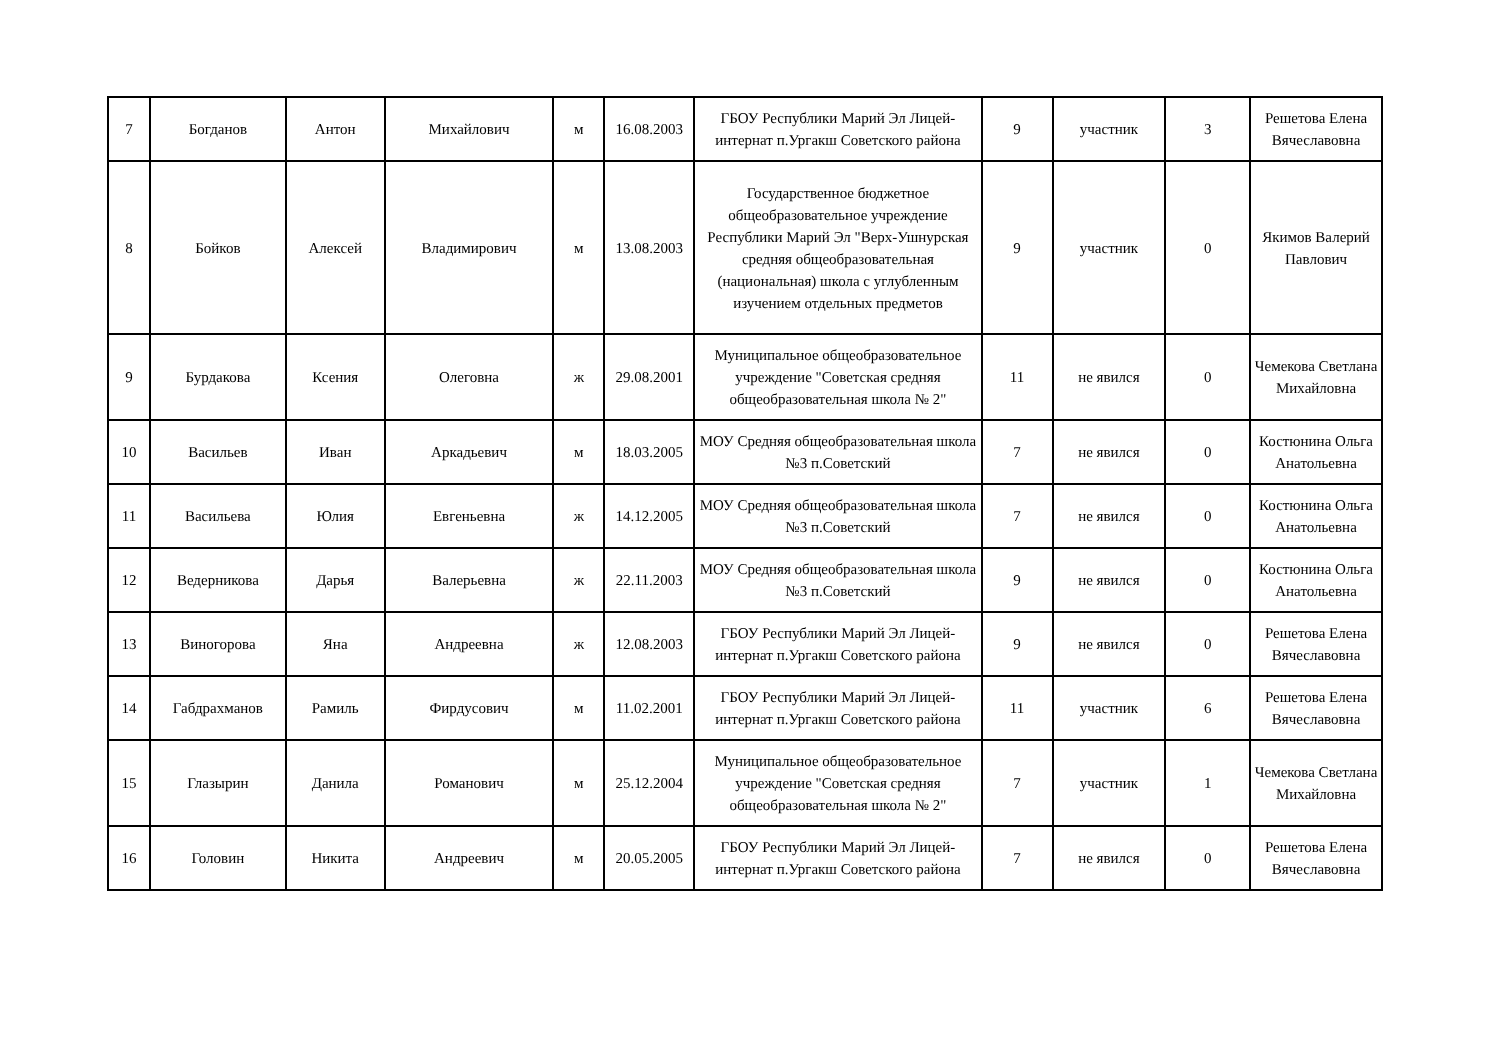| 7 | Богданов | Антон | Михайлович | м | 16.08.2003 | ГБОУ Республики Марий Эл Лицей-интернат п.Ургакш Советского района | 9 | участник | 3 | Решетова Елена Вячеславовна |
| 8 | Бойков | Алексей | Владимирович | м | 13.08.2003 | Государственное бюджетное общеобразовательное учреждение Республики Марий Эл "Верх-Ушнурская средняя общеобразовательная (национальная) школа с углубленным изучением отдельных предметов | 9 | участник | 0 | Якимов Валерий Павлович |
| 9 | Бурдакова | Ксения | Олеговна | ж | 29.08.2001 | Муниципальное общеобразовательное учреждение "Советская средняя общеобразовательная школа № 2" | 11 | не явился | 0 | Чемекова Светлана Михайловна |
| 10 | Васильев | Иван | Аркадьевич | м | 18.03.2005 | МОУ Средняя общеобразовательная школа №3 п.Советский | 7 | не явился | 0 | Костюнина Ольга Анатольевна |
| 11 | Васильева | Юлия | Евгеньевна | ж | 14.12.2005 | МОУ Средняя общеобразовательная школа №3 п.Советский | 7 | не явился | 0 | Костюнина Ольга Анатольевна |
| 12 | Ведерникова | Дарья | Валерьевна | ж | 22.11.2003 | МОУ Средняя общеобразовательная школа №3 п.Советский | 9 | не явился | 0 | Костюнина Ольга Анатольевна |
| 13 | Виногорова | Яна | Андреевна | ж | 12.08.2003 | ГБОУ Республики Марий Эл Лицей-интернат п.Ургакш Советского района | 9 | не явился | 0 | Решетова Елена Вячеславовна |
| 14 | Габдрахманов | Рамиль | Фирдусович | м | 11.02.2001 | ГБОУ Республики Марий Эл Лицей-интернат п.Ургакш Советского района | 11 | участник | 6 | Решетова Елена Вячеславовна |
| 15 | Глазырин | Данила | Романович | м | 25.12.2004 | Муниципальное общеобразовательное учреждение "Советская средняя общеобразовательная школа № 2" | 7 | участник | 1 | Чемекова Светлана Михайловна |
| 16 | Головин | Никита | Андреевич | м | 20.05.2005 | ГБОУ Республики Марий Эл Лицей-интернат п.Ургакш Советского района | 7 | не явился | 0 | Решетова Елена Вячеславовна |